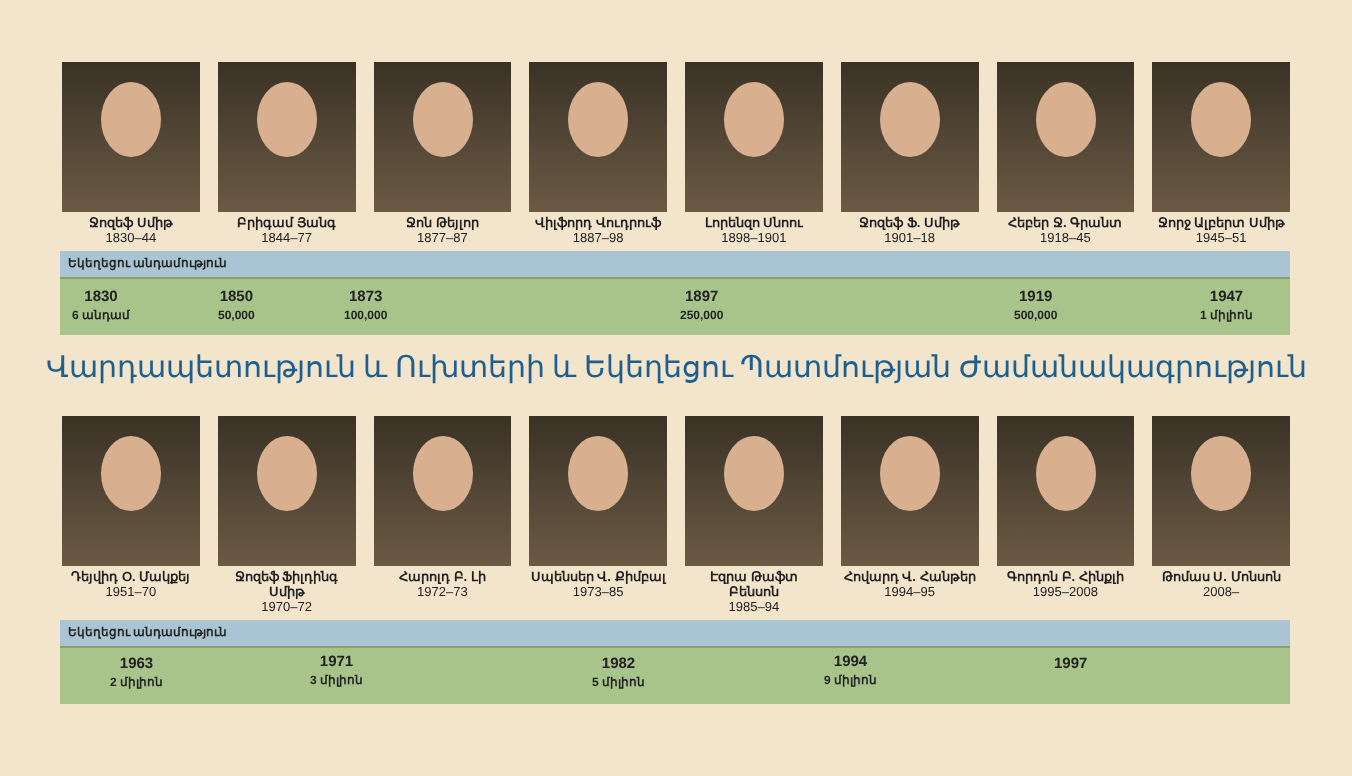Ջոզեֆ Սմիթ
1830–44
Բրիգամ Յանգ
1844–77
Ջոն Թեյլոր
1877–87
Վիլֆորդ Վուդրուֆ
1887–98
Լորենզո Սնոու
1898–1901
Ջոզեֆ Ֆ. Սմիթ
1901–18
Հեբեր Ջ. Գրանտ
1918–45
Ջորջ Ալբերտ Սմիթ
1945–51
Եկեղեցու անդամություն
1830
6 անդամ
1850
50,000
1873
100,000
1897
250,000
1919
500,000
1947
1 միլիոն
Վարդապետություն և Ուխտերի և Եկեղեցու Պատմության Ժամանակագրություն
Դեյվիդ Օ. Մակքեյ
1951–70
Ջոզեֆ Ֆիլդինգ Սմիթ
1970–72
Հարոլդ Բ. Լի
1972–73
Սպենսեր Վ. Քիմբալ
1973–85
Էզրա Թաֆտ Բենսոն
1985–94
Հովարդ Վ. Հանթեր
1994–95
Գորդոն Բ. Հինքլի
1995–2008
Թոմաս Ս. Մոնսոն
2008–
Եկեղեցու անդամություն
1963
2 միլիոն
1971
3 միլիոն
1982
5 միլիոն
1994
9 միլիոն
1997